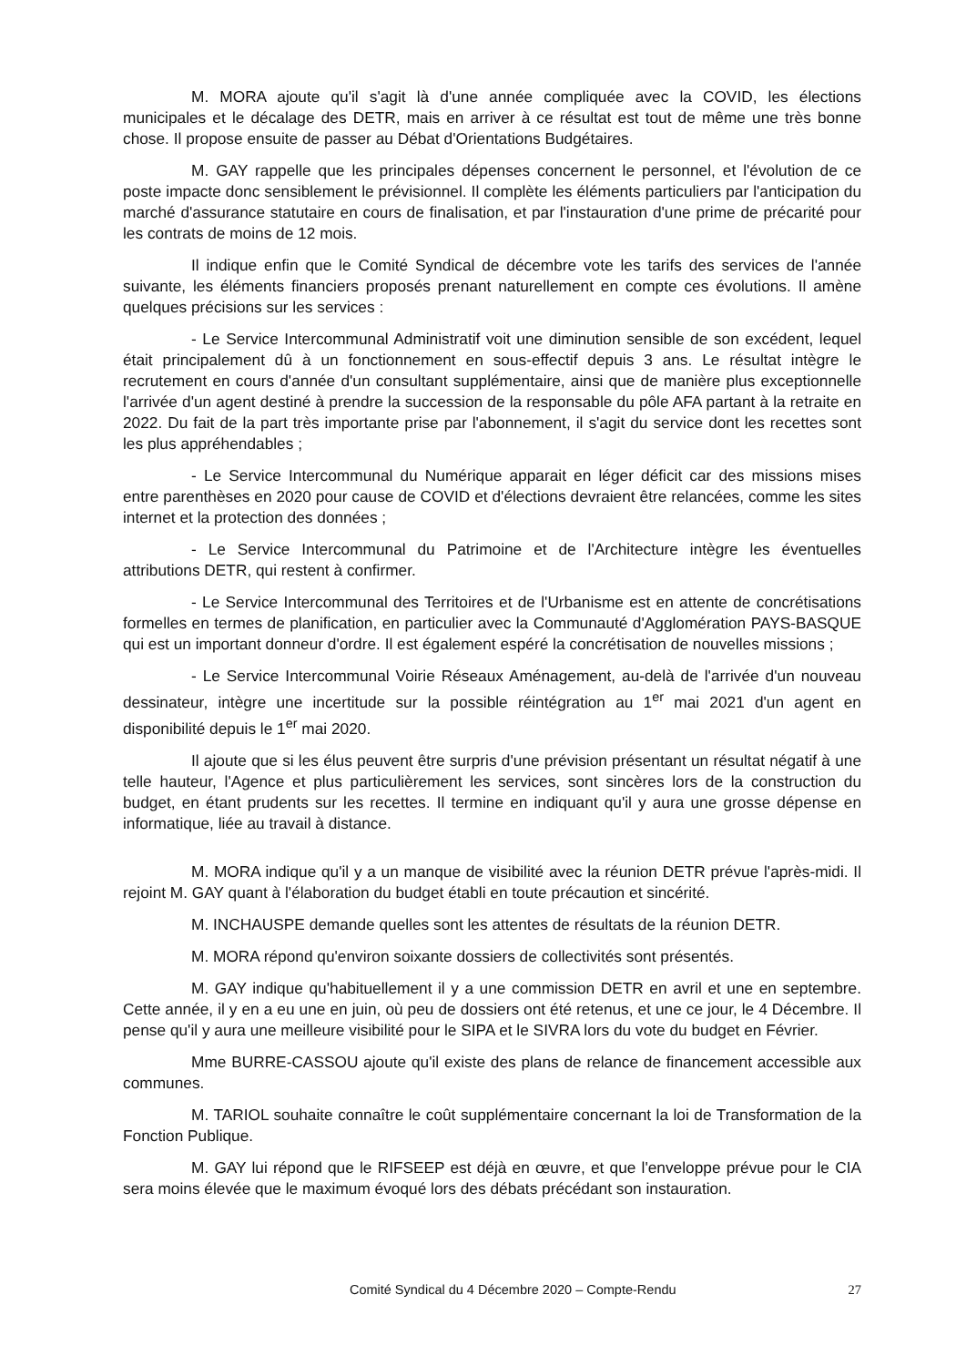M. MORA ajoute qu'il s'agit là d'une année compliquée avec la COVID, les élections municipales et le décalage des DETR, mais en arriver à ce résultat est tout de même une très bonne chose. Il propose ensuite de passer au Débat d'Orientations Budgétaires.
M. GAY rappelle que les principales dépenses concernent le personnel, et l'évolution de ce poste impacte donc sensiblement le prévisionnel. Il complète les éléments particuliers par l'anticipation du marché d'assurance statutaire en cours de finalisation, et par l'instauration d'une prime de précarité pour les contrats de moins de 12 mois.
Il indique enfin que le Comité Syndical de décembre vote les tarifs des services de l'année suivante, les éléments financiers proposés prenant naturellement en compte ces évolutions. Il amène quelques précisions sur les services :
- Le Service Intercommunal Administratif voit une diminution sensible de son excédent, lequel était principalement dû à un fonctionnement en sous-effectif depuis 3 ans. Le résultat intègre le recrutement en cours d'année d'un consultant supplémentaire, ainsi que de manière plus exceptionnelle l'arrivée d'un agent destiné à prendre la succession de la responsable du pôle AFA partant à la retraite en 2022. Du fait de la part très importante prise par l'abonnement, il s'agit du service dont les recettes sont les plus appréhendables ;
- Le Service Intercommunal du Numérique apparait en léger déficit car des missions mises entre parenthèses en 2020 pour cause de COVID et d'élections devraient être relancées, comme les sites internet et la protection des données ;
- Le Service Intercommunal du Patrimoine et de l'Architecture intègre les éventuelles attributions DETR, qui restent à confirmer.
- Le Service Intercommunal des Territoires et de l'Urbanisme est en attente de concrétisations formelles en termes de planification, en particulier avec la Communauté d'Agglomération PAYS-BASQUE qui est un important donneur d'ordre. Il est également espéré la concrétisation de nouvelles missions ;
- Le Service Intercommunal Voirie Réseaux Aménagement, au-delà de l'arrivée d'un nouveau dessinateur, intègre une incertitude sur la possible réintégration au 1<sup>er</sup> mai 2021 d'un agent en disponibilité depuis le 1<sup>er</sup> mai 2020.
Il ajoute que si les élus peuvent être surpris d'une prévision présentant un résultat négatif à une telle hauteur, l'Agence et plus particulièrement les services, sont sincères lors de la construction du budget, en étant prudents sur les recettes. Il termine en indiquant qu'il y aura une grosse dépense en informatique, liée au travail à distance.
M. MORA indique qu'il y a un manque de visibilité avec la réunion DETR prévue l'après-midi. Il rejoint M. GAY quant à l'élaboration du budget établi en toute précaution et sincérité.
M. INCHAUSPE demande quelles sont les attentes de résultats de la réunion DETR.
M. MORA répond qu'environ soixante dossiers de collectivités sont présentés.
M. GAY indique qu'habituellement il y a une commission DETR en avril et une en septembre. Cette année, il y en a eu une en juin, où peu de dossiers ont été retenus, et une ce jour, le 4 Décembre. Il pense qu'il y aura une meilleure visibilité pour le SIPA et le SIVRA lors du vote du budget en Février.
Mme BURRE-CASSOU ajoute qu'il existe des plans de relance de financement accessible aux communes.
M. TARIOL souhaite connaître le coût supplémentaire concernant la loi de Transformation de la Fonction Publique.
M. GAY lui répond que le RIFSEEP est déjà en œuvre, et que l'enveloppe prévue pour le CIA sera moins élevée que le maximum évoqué lors des débats précédant son instauration.
Comité Syndical du 4 Décembre 2020 – Compte-Rendu 27